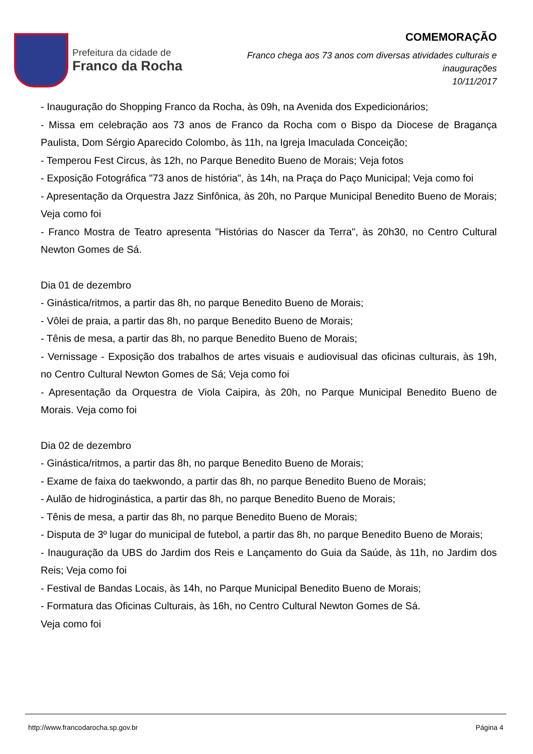Prefeitura da cidade de
Franco da Rocha
COMEMORAÇÃO
Franco chega aos 73 anos com diversas atividades culturais e
inaugurações
10/11/2017
- Inauguração do Shopping Franco da Rocha, às 09h, na Avenida dos Expedicionários;
- Missa em celebração aos 73 anos de Franco da Rocha com o Bispo da Diocese de Bragança Paulista, Dom Sérgio Aparecido Colombo, às 11h, na Igreja Imaculada Conceição;
- Temperou Fest Circus, às 12h, no Parque Benedito Bueno de Morais; Veja fotos
- Exposição Fotográfica "73 anos de história", às 14h, na Praça do Paço Municipal; Veja como foi
- Apresentação da Orquestra Jazz Sinfônica, às 20h, no Parque Municipal Benedito Bueno de Morais; Veja como foi
- Franco Mostra de Teatro apresenta "Histórias do Nascer da Terra", às 20h30, no Centro Cultural Newton Gomes de Sá.
Dia 01 de dezembro
- Ginástica/ritmos, a partir das 8h, no parque Benedito Bueno de Morais;
- Vôlei de praia, a partir das 8h, no parque Benedito Bueno de Morais;
- Tênis de mesa, a partir das 8h, no parque Benedito Bueno de Morais;
- Vernissage - Exposição dos trabalhos de artes visuais e audiovisual das oficinas culturais, às 19h, no Centro Cultural Newton Gomes de Sá; Veja como foi
- Apresentação da Orquestra de Viola Caipira, às 20h, no Parque Municipal Benedito Bueno de Morais. Veja como foi
Dia 02 de dezembro
- Ginástica/ritmos, a partir das 8h, no parque Benedito Bueno de Morais;
- Exame de faixa do taekwondo, a partir das 8h, no parque Benedito Bueno de Morais;
- Aulão de hidroginástica, a partir das 8h, no parque Benedito Bueno de Morais;
- Tênis de mesa, a partir das 8h, no parque Benedito Bueno de Morais;
- Disputa de 3º lugar do municipal de futebol, a partir das 8h, no parque Benedito Bueno de Morais;
- Inauguração da UBS do Jardim dos Reis e Lançamento do Guia da Saúde, às 11h, no Jardim dos Reis; Veja como foi
- Festival de Bandas Locais, às 14h, no Parque Municipal Benedito Bueno de Morais;
- Formatura das Oficinas Culturais, às 16h, no Centro Cultural Newton Gomes de Sá.
Veja como foi
http://www.francodarocha.sp.gov.br Página 4